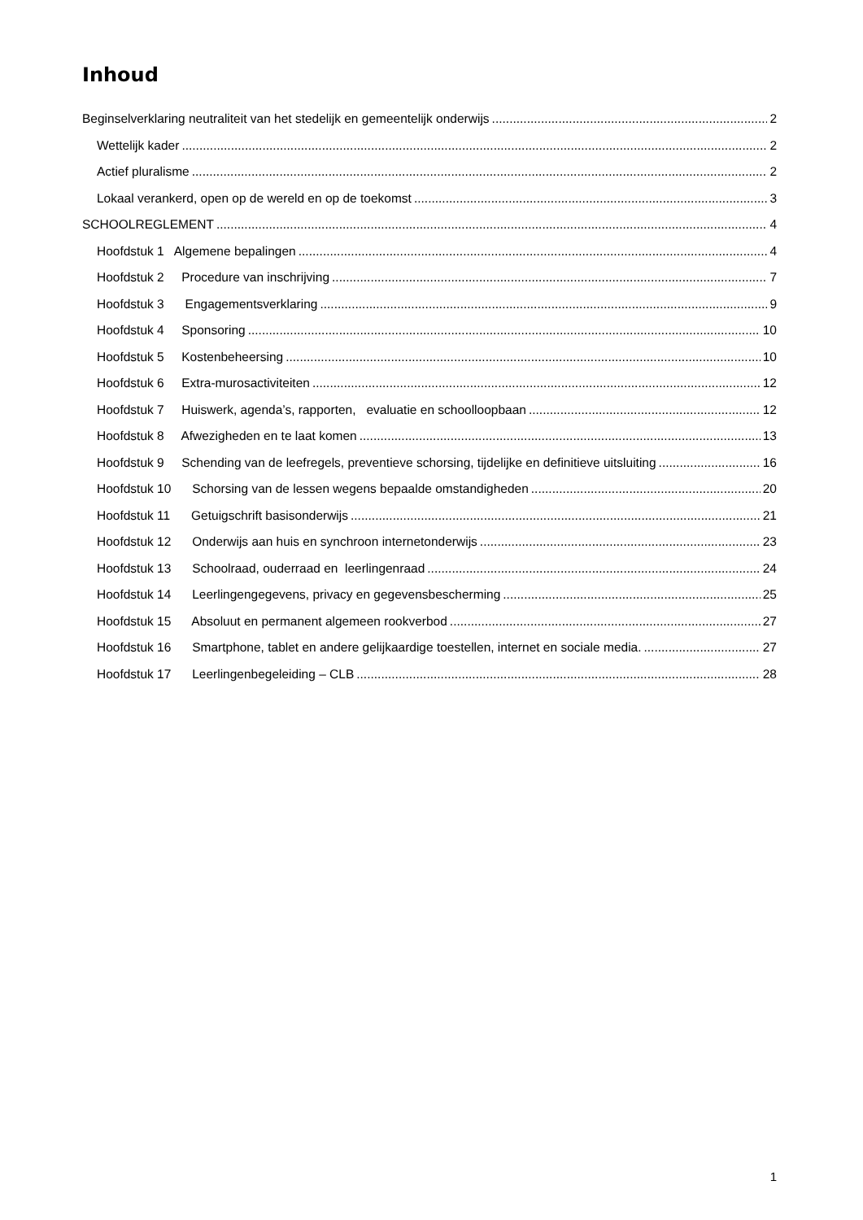Inhoud
Beginselverklaring neutraliteit van het stedelijk en gemeentelijk onderwijs 2
Wettelijk kader 2
Actief pluralisme 2
Lokaal verankerd, open op de wereld en op de toekomst 3
SCHOOLREGLEMENT 4
Hoofdstuk 1 Algemene bepalingen 4
Hoofdstuk 2 Procedure van inschrijving 7
Hoofdstuk 3 Engagementsverklaring 9
Hoofdstuk 4 Sponsoring 10
Hoofdstuk 5 Kostenbeheersing 10
Hoofdstuk 6 Extra-murosactiviteiten 12
Hoofdstuk 7 Huiswerk, agenda’s, rapporten, evaluatie en schoolloopbaan 12
Hoofdstuk 8 Afwezigheden en te laat komen 13
Hoofdstuk 9 Schending van de leefregels, preventieve schorsing, tijdelijke en definitieve uitsluiting 16
Hoofdstuk 10 Schorsing van de lessen wegens bepaalde omstandigheden 20
Hoofdstuk 11 Getuigschrift basisonderwijs 21
Hoofdstuk 12 Onderwijs aan huis en synchroon internetonderwijs 23
Hoofdstuk 13 Schoolraad, ouderraad en leerlingenraad 24
Hoofdstuk 14 Leerlingengegevens, privacy en gegevensbescherming 25
Hoofdstuk 15 Absoluut en permanent algemeen rookverbod 27
Hoofdstuk 16 Smartphone, tablet en andere gelijkaardige toestellen, internet en sociale media. 27
Hoofdstuk 17 Leerlingenbegeleiding – CLB 28
1